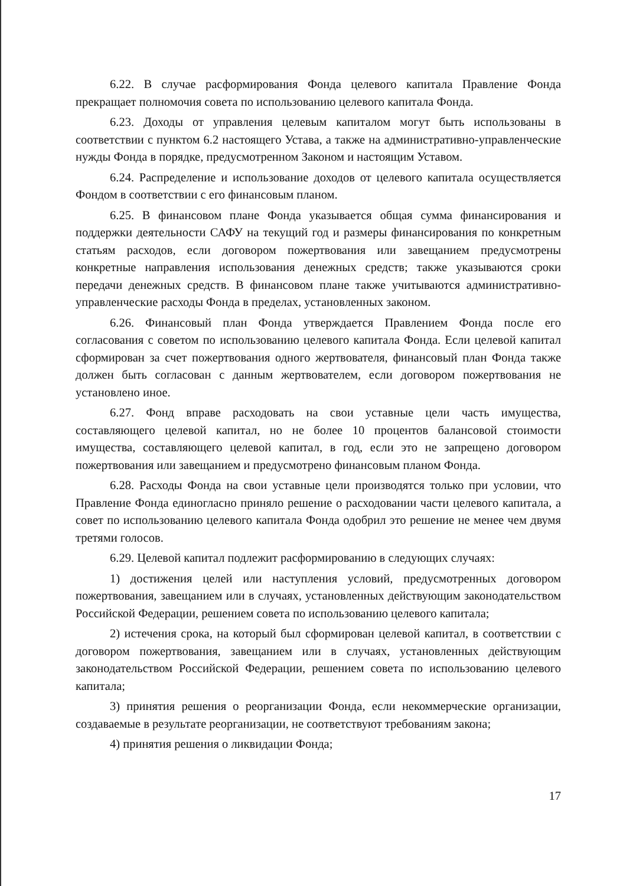6.22. В случае расформирования Фонда целевого капитала Правление Фонда прекращает полномочия совета по использованию целевого капитала Фонда.
6.23. Доходы от управления целевым капиталом могут быть использованы в соответствии с пунктом 6.2 настоящего Устава, а также на административно-управленческие нужды Фонда в порядке, предусмотренном Законом и настоящим Уставом.
6.24. Распределение и использование доходов от целевого капитала осуществляется Фондом в соответствии с его финансовым планом.
6.25. В финансовом плане Фонда указывается общая сумма финансирования и поддержки деятельности САФУ на текущий год и размеры финансирования по конкретным статьям расходов, если договором пожертвования или завещанием предусмотрены конкретные направления использования денежных средств; также указываются сроки передачи денежных средств. В финансовом плане также учитываются административно-управленческие расходы Фонда в пределах, установленных законом.
6.26. Финансовый план Фонда утверждается Правлением Фонда после его согласования с советом по использованию целевого капитала Фонда. Если целевой капитал сформирован за счет пожертвования одного жертвователя, финансовый план Фонда также должен быть согласован с данным жертвователем, если договором пожертвования не установлено иное.
6.27. Фонд вправе расходовать на свои уставные цели часть имущества, составляющего целевой капитал, но не более 10 процентов балансовой стоимости имущества, составляющего целевой капитал, в год, если это не запрещено договором пожертвования или завещанием и предусмотрено финансовым планом Фонда.
6.28. Расходы Фонда на свои уставные цели производятся только при условии, что Правление Фонда единогласно приняло решение о расходовании части целевого капитала, а совет по использованию целевого капитала Фонда одобрил это решение не менее чем двумя третями голосов.
6.29. Целевой капитал подлежит расформированию в следующих случаях:
1) достижения целей или наступления условий, предусмотренных договором пожертвования, завещанием или в случаях, установленных действующим законодательством Российской Федерации, решением совета по использованию целевого капитала;
2) истечения срока, на который был сформирован целевой капитал, в соответствии с договором пожертвования, завещанием или в случаях, установленных действующим законодательством Российской Федерации, решением совета по использованию целевого капитала;
3) принятия решения о реорганизации Фонда, если некоммерческие организации, создаваемые в результате реорганизации, не соответствуют требованиям закона;
4) принятия решения о ликвидации Фонда;
17